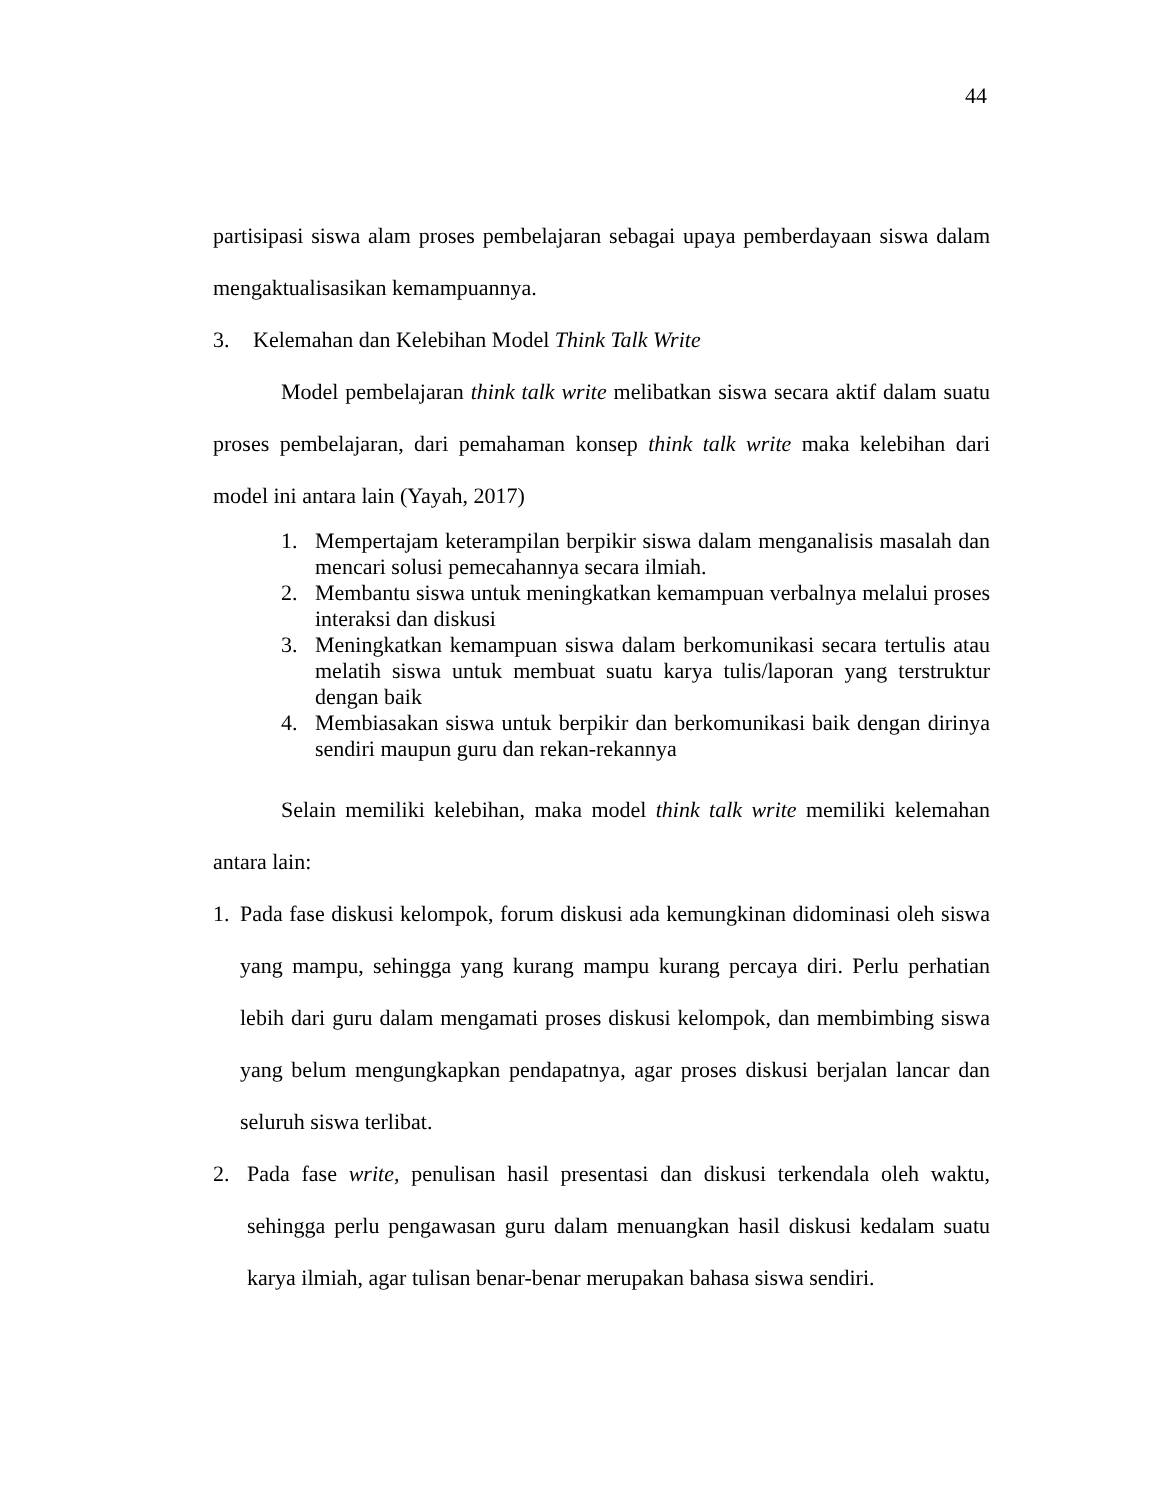44
partisipasi siswa alam proses pembelajaran sebagai upaya pemberdayaan siswa dalam mengaktualisasikan kemampuannya.
3. Kelemahan dan Kelebihan Model Think Talk Write
Model pembelajaran think talk write melibatkan siswa secara aktif dalam suatu proses pembelajaran, dari pemahaman konsep think talk write maka kelebihan dari model ini antara lain (Yayah, 2017)
1. Mempertajam keterampilan berpikir siswa dalam menganalisis masalah dan mencari solusi pemecahannya secara ilmiah.
2. Membantu siswa untuk meningkatkan kemampuan verbalnya melalui proses interaksi dan diskusi
3. Meningkatkan kemampuan siswa dalam berkomunikasi secara tertulis atau melatih siswa untuk membuat suatu karya tulis/laporan yang terstruktur dengan baik
4. Membiasakan siswa untuk berpikir dan berkomunikasi baik dengan dirinya sendiri maupun guru dan rekan-rekannya
Selain memiliki kelebihan, maka model think talk write memiliki kelemahan antara lain:
1. Pada fase diskusi kelompok, forum diskusi ada kemungkinan didominasi oleh siswa yang mampu, sehingga yang kurang mampu kurang percaya diri. Perlu perhatian lebih dari guru dalam mengamati proses diskusi kelompok, dan membimbing siswa yang belum mengungkapkan pendapatnya, agar proses diskusi berjalan lancar dan seluruh siswa terlibat.
2. Pada fase write, penulisan hasil presentasi dan diskusi terkendala oleh waktu, sehingga perlu pengawasan guru dalam menuangkan hasil diskusi kedalam suatu karya ilmiah, agar tulisan benar-benar merupakan bahasa siswa sendiri.